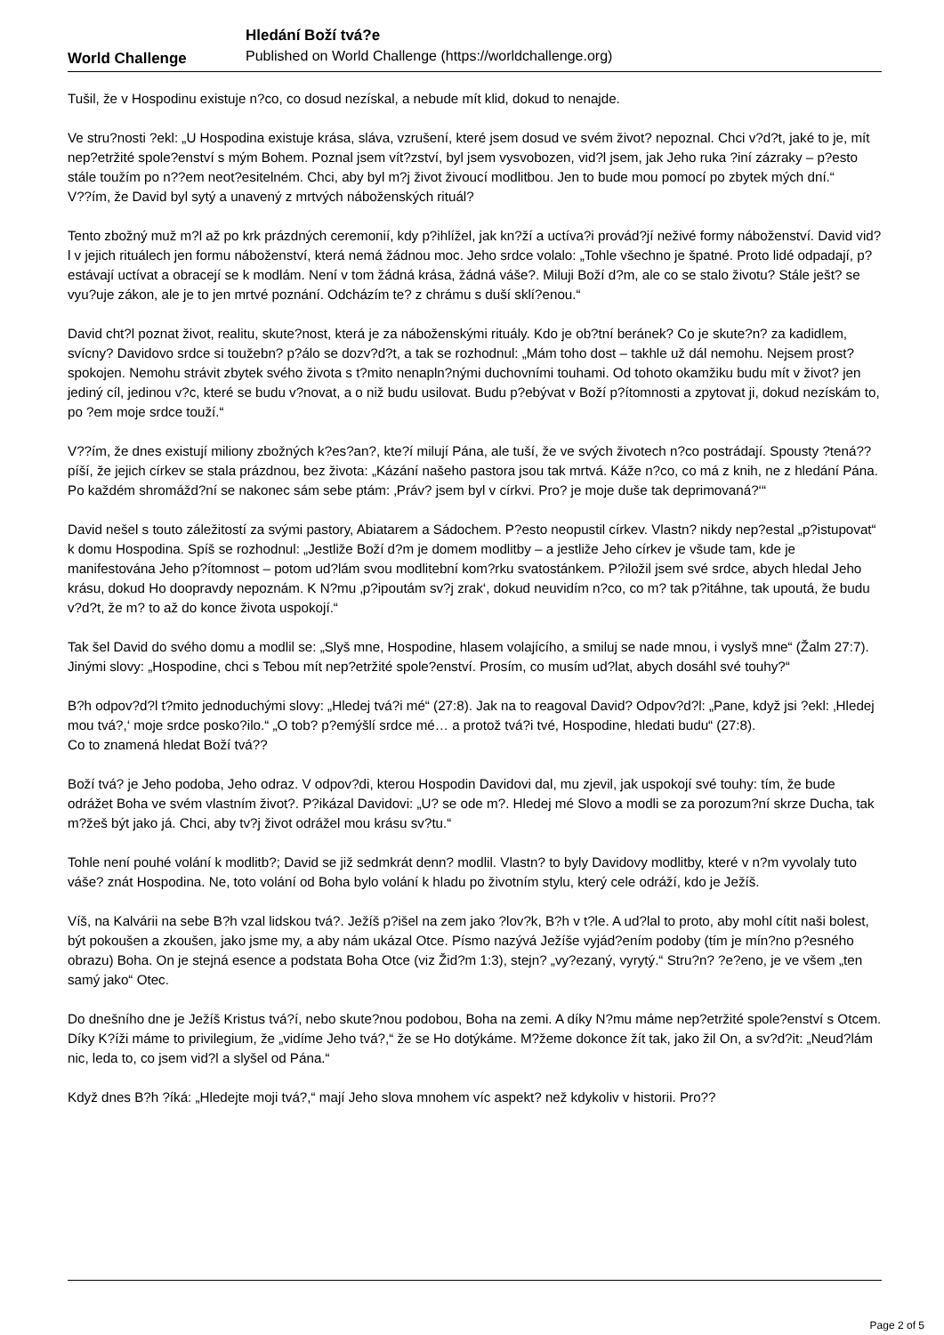World Challenge
Hledání Boží tvá?e
Published on World Challenge (https://worldchallenge.org)
Tušil, že v Hospodinu existuje n?co, co dosud nezískal, a nebude mít klid, dokud to nenajde.
Ve stru?nosti ?ekl: „U Hospodina existuje krása, sláva, vzrušení, které jsem dosud ve svém život? nepoznal. Chci v?d?t, jaké to je, mít nep?etržité spole?enství s mým Bohem. Poznal jsem vít?zství, byl jsem vysvobozen, vid?l jsem, jak Jeho ruka ?iní zázraky – p?esto stále toužím po n??em neot?esitelném. Chci, aby byl m?j život živoucí modlitbou. Jen to bude mou pomocí po zbytek mých dní.“
V??ím, že David byl sytý a unavený z mrtvých náboženských rituál?
Tento zbožný muž m?l až po krk prázdných ceremonií, kdy p?ihlížel, jak kn?ží a uctíva?i provád?jí neživé formy náboženství. David vid?l v jejich rituálech jen formu náboženství, která nemá žádnou moc. Jeho srdce volalo: „Tohle všechno je špatné. Proto lidé odpadají, p?estávají uctívat a obracejí se k modlám. Není v tom žádná krása, žádná váše?. Miluji Boží d?m, ale co se stalo životu? Stále ješt? se vyu?uje zákon, ale je to jen mrtvé poznání. Odcházím te? z chrámu s duší sklí?enou.“
David cht?l poznat život, realitu, skute?nost, která je za náboženskými rituály. Kdo je ob?tní beránek? Co je skute?n? za kadidlem, svícny? Davidovo srdce si toužebn? p?álo se dozv?d?t, a tak se rozhodnul: „Mám toho dost – takhle už dál nemohu. Nejsem prost? spokojen. Nemohu strávit zbytek svého života s t?mito nenapln?nými duchovními touhami. Od tohoto okamžiku budu mít v život? jen jediný cíl, jedinou v?c, které se budu v?novat, a o niž budu usilovat. Budu p?ebývat v Boží p?ítomnosti a zpytovat ji, dokud nezískám to, po ?em moje srdce touží.“
V??ím, že dnes existují miliony zbožných k?es?an?, kte?í milují Pána, ale tuší, že ve svých životech n?co postrádají. Spousty ?tená?? píší, že jejich církev se stala prázdnou, bez života: „Kázání našeho pastora jsou tak mrtvá. Káže n?co, co má z knih, ne z hledání Pána. Po každém shromážd?ní se nakonec sám sebe ptám: ‚Práv? jsem byl v církvi. Pro? je moje duše tak deprimovaná?‘“
David nešel s touto záležitostí za svými pastory, Abiatarem a Sádochem. P?esto neopustil církev. Vlastn? nikdy nep?estal „p?istupovat“ k domu Hospodina. Spíš se rozhodnul: „Jestliže Boží d?m je domem modlitby – a jestliže Jeho církev je všude tam, kde je manifestována Jeho p?ítomnost – potom ud?lám svou modlitební kom?rku svatostánkem. P?iložil jsem své srdce, abych hledal Jeho krásu, dokud Ho doopravdy nepoznám. K N?mu ‚p?ipoutám sv?j zrak‘, dokud neuvidím n?co, co m? tak p?itáhne, tak upoutá, že budu v?d?t, že m? to až do konce života uspokojí.“
Tak šel David do svého domu a modlil se: „Slyš mne, Hospodine, hlasem volajícího, a smiluj se nade mnou, i vyslyš mne“ (Žalm 27:7). Jinými slovy: „Hospodine, chci s Tebou mít nep?etržité spole?enství. Prosím, co musím ud?lat, abych dosáhl své touhy?“
B?h odpov?d?l t?mito jednoduchými slovy: „Hledej tvá?i mé“ (27:8). Jak na to reagoval David? Odpov?d?l: „Pane, když jsi ?ekl: ‚Hledej mou tvá?,‘ moje srdce posko?ilo.“ „O tob? p?emýšlí srdce mé… a protož tvá?i tvé, Hospodine, hledati budu“ (27:8).
Co to znamená hledat Boží tvá??
Boží tvá? je Jeho podoba, Jeho odraz. V odpov?di, kterou Hospodin Davidovi dal, mu zjevil, jak uspokojí své touhy: tím, že bude odrážet Boha ve svém vlastním život?. P?ikázal Davidovi: „U? se ode m?. Hledej mé Slovo a modli se za porozum?ní skrze Ducha, tak m?žeš být jako já. Chci, aby tv?j život odrážel mou krásu sv?tu.“
Tohle není pouhé volání k modlitb?; David se již sedmkrát denn? modlil. Vlastn? to byly Davidovy modlitby, které v n?m vyvolaly tuto váše? znát Hospodina. Ne, toto volání od Boha bylo volání k hladu po životním stylu, který cele odráží, kdo je Ježíš.
Víš, na Kalvárii na sebe B?h vzal lidskou tvá?. Ježíš p?išel na zem jako ?lov?k, B?h v t?le. A ud?lal to proto, aby mohl cítit naši bolest, být pokoušen a zkoušen, jako jsme my, a aby nám ukázal Otce. Písmo nazývá Ježíše vyjád?ením podoby (tím je mín?no p?esného obrazu) Boha. On je stejná esence a podstata Boha Otce (viz Žid?m 1:3), stejn? „vy?ezaný, vyrytý.“ Stru?n? ?e?eno, je ve všem „ten samý jako“ Otec.
Do dnešního dne je Ježíš Kristus tvá?í, nebo skute?nou podobou, Boha na zemi. A díky N?mu máme nep?etržité spole?enství s Otcem. Díky K?íži máme to privilegium, že „vidíme Jeho tvá?,“ že se Ho dotýkáme. M?žeme dokonce žít tak, jako žil On, a sv?d?it: „Neud?lám nic, leda to, co jsem vid?l a slyšel od Pána.“
Když dnes B?h ?íká: „Hledejte moji tvá?,“ mají Jeho slova mnohem víc aspekt? než kdykoliv v historii. Pro??
Page 2 of 5